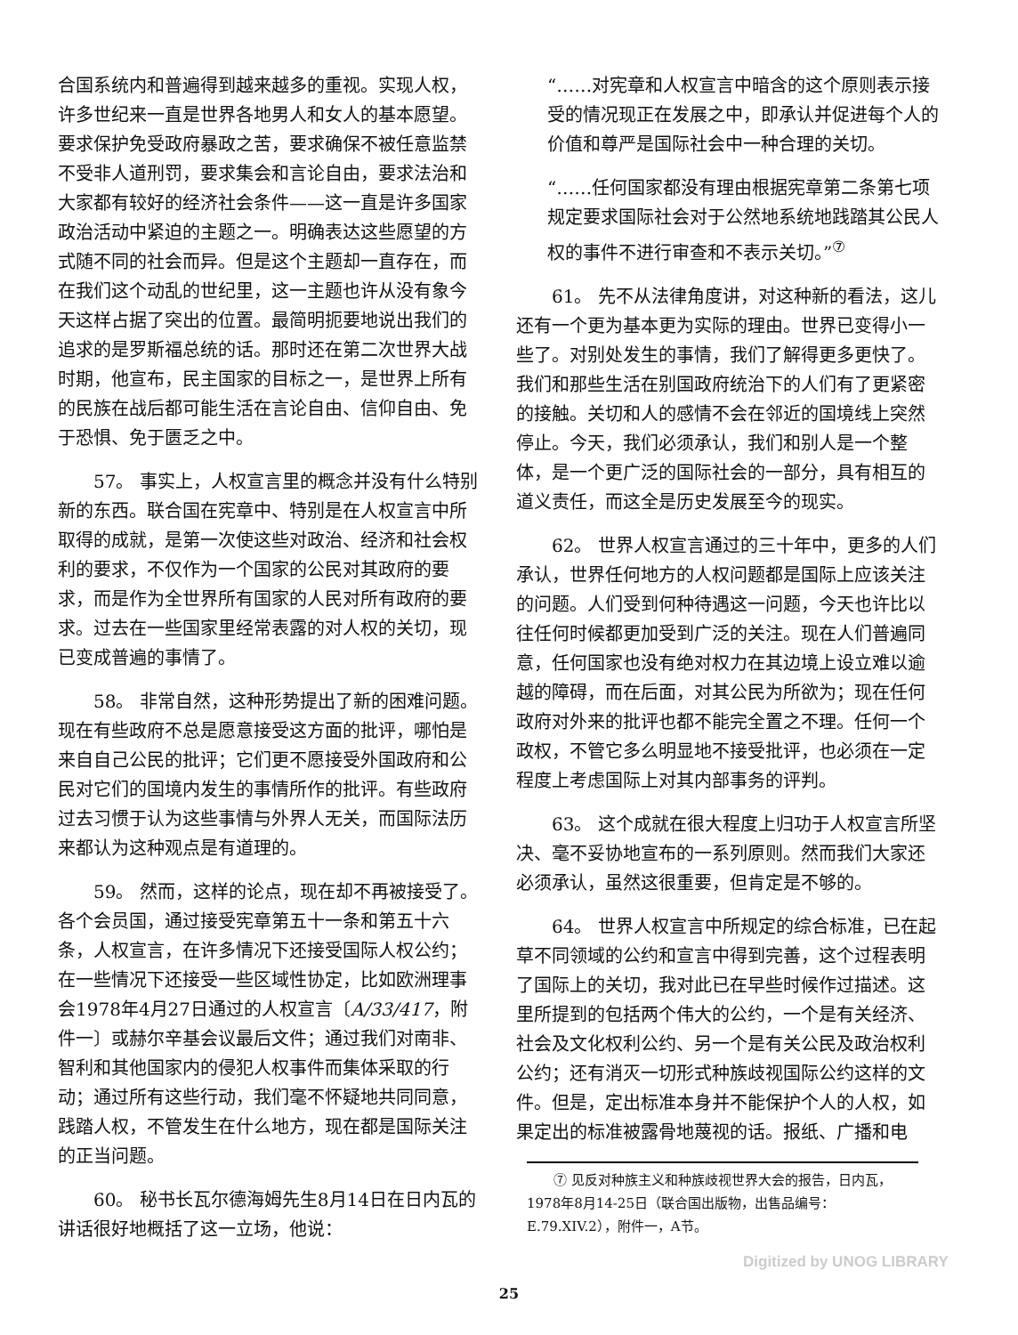合国系统内和普遍得到越来越多的重视。实现人权，许多世纪来一直是世界各地男人和女人的基本愿望。要求保护免受政府暴政之苦，要求确保不被任意监禁不受非人道刑罚，要求集会和言论自由，要求法治和大家都有较好的经济社会条件——这一直是许多国家政治活动中紧迫的主题之一。明确表达这些愿望的方式随不同的社会而异。但是这个主题却一直存在，而在我们这个动乱的世纪里，这一主题也许从没有象今天这样占据了突出的位置。最简明扼要地说出我们的追求的是罗斯福总统的话。那时还在第二次世界大战时期，他宣布，民主国家的目标之一，是世界上所有的民族在战后都可能生活在言论自由、信仰自由、免于恐惧、免于匮乏之中。
57。 事实上，人权宣言里的概念并没有什么特别新的东西。联合国在宪章中、特别是在人权宣言中所取得的成就，是第一次使这些对政治、经济和社会权利的要求，不仅作为一个国家的公民对其政府的要求，而是作为全世界所有国家的人民对所有政府的要求。过去在一些国家里经常表露的对人权的关切，现已变成普遍的事情了。
58。 非常自然，这种形势提出了新的困难问题。现在有些政府不总是愿意接受这方面的批评，哪怕是来自自己公民的批评；它们更不愿接受外国政府和公民对它们的国境内发生的事情所作的批评。有些政府过去习惯于认为这些事情与外界人无关，而国际法历来都认为这种观点是有道理的。
59。 然而，这样的论点，现在却不再被接受了。各个会员国，通过接受宪章第五十一条和第五十六条，人权宣言，在许多情况下还接受国际人权公约；在一些情况下还接受一些区域性协定，比如欧洲理事会1978年4月27日通过的人权宣言〔A/33/417，附件一〕或赫尔辛基会议最后文件；通过我们对南非、智利和其他国家内的侵犯人权事件而集体采取的行动；通过所有这些行动，我们毫不怀疑地共同同意，践踏人权，不管发生在什么地方，现在都是国际关注的正当问题。
60。 秘书长瓦尔德海姆先生8月14日在日内瓦的讲话很好地概括了这一立场，他说：
“……对宪章和人权宣言中暗含的这个原则表示接受的情况现正在发展之中，即承认并促进每个人的价值和尊严是国际社会中一种合理的关切。
“……任何国家都没有理由根据宪章第二条第七项规定要求国际社会对于公然地系统地践踏其公民人权的事件不进行审查和不表示关切。”<sup>⑦</sup>
61。 先不从法律角度讲，对这种新的看法，这儿还有一个更为基本更为实际的理由。世界已变得小一些了。对别处发生的事情，我们了解得更多更快了。我们和那些生活在别国政府统治下的人们有了更紧密的接触。关切和人的感情不会在邻近的国境线上突然停止。今天，我们必须承认，我们和别人是一个整体，是一个更广泛的国际社会的一部分，具有相互的道义责任，而这全是历史发展至今的现实。
62。 世界人权宣言通过的三十年中，更多的人们承认，世界任何地方的人权问题都是国际上应该关注的问题。人们受到何种待遇这一问题，今天也许比以往任何时候都更加受到广泛的关注。现在人们普遍同意，任何国家也没有绝对权力在其边境上设立难以逾越的障碍，而在后面，对其公民为所欲为；现在任何政府对外来的批评也都不能完全置之不理。任何一个政权，不管它多么明显地不接受批评，也必须在一定程度上考虑国际上对其内部事务的评判。
63。 这个成就在很大程度上归功于人权宣言所坚决、毫不妥协地宣布的一系列原则。然而我们大家还必须承认，虽然这很重要，但肯定是不够的。
64。 世界人权宣言中所规定的综合标准，已在起草不同领域的公约和宣言中得到完善，这个过程表明了国际上的关切，我对此已在早些时候作过描述。这里所提到的包括两个伟大的公约，一个是有关经济、社会及文化权利公约、另一个是有关公民及政治权利公约；还有消灭一切形式种族歧视国际公约这样的文件。但是，定出标准本身并不能保护个人的人权，如果定出的标准被露骨地蔑视的话。报纸、广播和电
　　⑦ 见反对种族主义和种族歧视世界大会的报告，日内瓦，1978年8月14-25日（联合国出版物，出售品编号：E.79.XIV.2），附件一，A节。
25
Digitized by UNOG LIBRARY